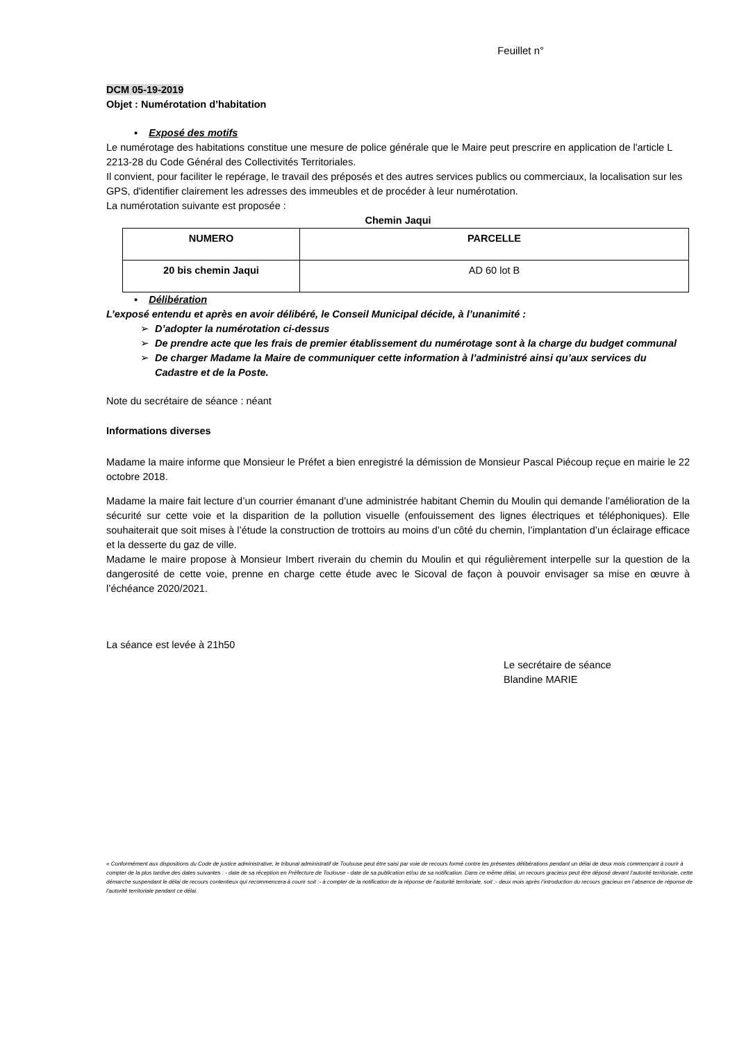Feuillet n°
DCM 05-19-2019
Objet : Numérotation d’habitation
▪ Exposé des motifs
Le numérotage des habitations constitue une mesure de police générale que le Maire peut prescrire en application de l'article L 2213-28 du Code Général des Collectivités Territoriales.
Il convient, pour faciliter le repérage, le travail des préposés et des autres services publics ou commerciaux, la localisation sur les GPS, d'identifier clairement les adresses des immeubles et de procéder à leur numérotation.
La numérotation suivante est proposée :
Chemin Jaqui
| NUMERO | PARCELLE |
| 20 bis chemin Jaqui | AD 60 lot B |
▪ Délibération
L’exposé entendu et après en avoir délibéré, le Conseil Municipal décide, à l’unanimité :
D’adopter la numérotation ci-dessus
De prendre acte que les frais de premier établissement du numérotage sont à la charge du budget communal
De charger Madame la Maire de communiquer cette information à l’administré ainsi qu’aux services du Cadastre et de la Poste.
Note du secrétaire de séance : néant
Informations diverses
Madame la maire informe que Monsieur le Préfet a bien enregistré la démission de Monsieur Pascal Piécoup reçue en mairie le 22 octobre 2018.
Madame la maire fait lecture d’un courrier émanant d’une administrée habitant Chemin du Moulin qui demande l’amélioration de la sécurité sur cette voie et la disparition de la pollution visuelle (enfouissement des lignes électriques et téléphoniques). Elle souhaiterait que soit mises à l’étude la construction de trottoirs au moins d’un côté du chemin, l’implantation d’un éclairage efficace et la desserte du gaz de ville.
Madame le maire propose à Monsieur Imbert riverain du chemin du Moulin et qui régulièrement interpelle sur la question de la dangerosité de cette voie, prenne en charge cette étude avec le Sicoval de façon à pouvoir envisager sa mise en œuvre à l’échéance 2020/2021.
La séance est levée à 21h50
Le secrétaire de séance
Blandine MARIE
« Conformément aux dispositions du Code de justice administrative, le tribunal administratif de Toulouse peut être saisi par voie de recours formé contre les présentes délibérations pendant un délai de deux mois commençant à courir à compter de la plus tardive des dates suivantes : - date de sa réception en Préfecture de Toulouse - date de sa publication et/ou de sa notification. Dans ce même délai, un recours gracieux peut être déposé devant l’autorité territoriale, cette démarche suspendant le délai de recours contentieux qui recommencera à courir soit :- à compter de la notification de la réponse de l’autorité territoriale, soit :- deux mois après l’introduction du recours gracieux en l’absence de réponse de l’autorité territoriale pendant ce délai.